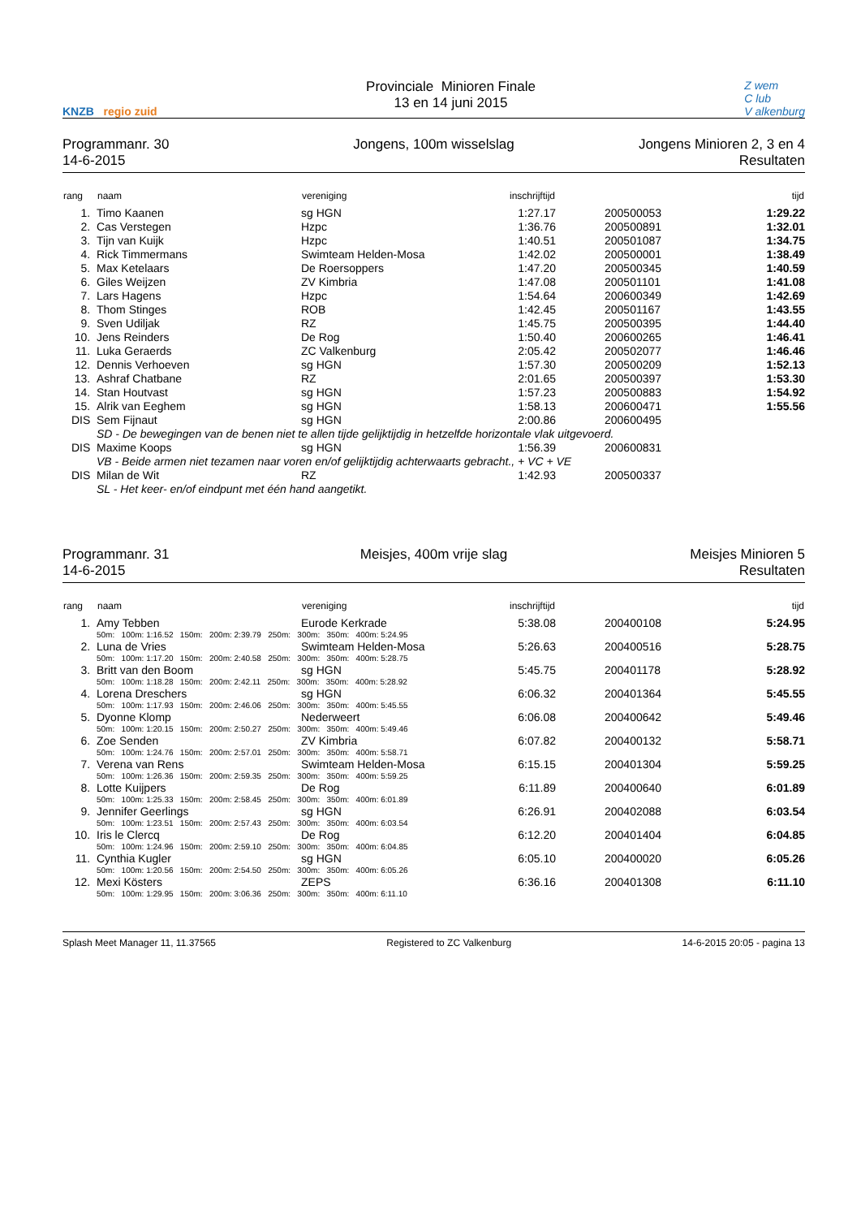KNZB regio zuid
Provinciale Minioren Finale
13 en 14 juni 2015
Z wem
C lub
V alkenburg
Programmanr. 30
14-6-2015
Jongens, 100m wisselslag Jongens Minioren 2, 3 en 4
Resultaten
| rang | naam | vereniging | inschrijftijd | | tijd |
| --- | --- | --- | --- | --- | --- |
| 1. | Timo Kaanen | sg HGN | 1:27.17 | 200500053 | 1:29.22 |
| 2. | Cas Verstegen | Hzpc | 1:36.76 | 200500891 | 1:32.01 |
| 3. | Tijn van Kuijk | Hzpc | 1:40.51 | 200501087 | 1:34.75 |
| 4. | Rick Timmermans | Swimteam Helden-Mosa | 1:42.02 | 200500001 | 1:38.49 |
| 5. | Max Ketelaars | De Roersoppers | 1:47.20 | 200500345 | 1:40.59 |
| 6. | Giles Weijzen | ZV Kimbria | 1:47.08 | 200501101 | 1:41.08 |
| 7. | Lars Hagens | Hzpc | 1:54.64 | 200600349 | 1:42.69 |
| 8. | Thom Stinges | ROB | 1:42.45 | 200501167 | 1:43.55 |
| 9. | Sven Udiljak | RZ | 1:45.75 | 200500395 | 1:44.40 |
| 10. | Jens Reinders | De Rog | 1:50.40 | 200600265 | 1:46.41 |
| 11. | Luka Geraerds | ZC Valkenburg | 2:05.42 | 200502077 | 1:46.46 |
| 12. | Dennis Verhoeven | sg HGN | 1:57.30 | 200500209 | 1:52.13 |
| 13. | Ashraf Chatbane | RZ | 2:01.65 | 200500397 | 1:53.30 |
| 14. | Stan Houtvast | sg HGN | 1:57.23 | 200500883 | 1:54.92 |
| 15. | Alrik van Eeghem | sg HGN | 1:58.13 | 200600471 | 1:55.56 |
| DIS | Sem Fijnaut | sg HGN | 2:00.86 | 200600495 | |
| | SD - De bewegingen van de benen niet te allen tijde gelijktijdig in hetzelfde horizontale vlak uitgevoerd. | | | | |
| DIS | Maxime Koops | sg HGN | 1:56.39 | 200600831 | |
| | VB - Beide armen niet tezamen naar voren en/of gelijktijdig achterwaarts gebracht., + VC + VE | | | | |
| DIS | Milan de Wit | RZ | 1:42.93 | 200500337 | |
| | SL - Het keer- en/of eindpunt met één hand aangetikt. | | | | |
Programmanr. 31
14-6-2015
Meisjes, 400m vrije slag Meisjes Minioren 5
Resultaten
| rang | naam | vereniging | inschrijftijd | | tijd |
| --- | --- | --- | --- | --- | --- |
| 1. | Amy Tebben | Eurode Kerkrade | 5:38.08 | 200400108 | 5:24.95 |
| | 50m: 100m: 1:16.52 150m: 200m: 2:39.79 250m: 300m: 350m: 400m: 5:24.95 | | | | |
| 2. | Luna de Vries | Swimteam Helden-Mosa | 5:26.63 | 200400516 | 5:28.75 |
| | 50m: 100m: 1:17.20 150m: 200m: 2:40.58 250m: 300m: 350m: 400m: 5:28.75 | | | | |
| 3. | Britt van den Boom | sg HGN | 5:45.75 | 200401178 | 5:28.92 |
| | 50m: 100m: 1:18.28 150m: 200m: 2:42.11 250m: 300m: 350m: 400m: 5:28.92 | | | | |
| 4. | Lorena Dreschers | sg HGN | 6:06.32 | 200401364 | 5:45.55 |
| | 50m: 100m: 1:17.93 150m: 200m: 2:46.06 250m: 300m: 350m: 400m: 5:45.55 | | | | |
| 5. | Dyonne Klomp | Nederweert | 6:06.08 | 200400642 | 5:49.46 |
| | 50m: 100m: 1:20.15 150m: 200m: 2:50.27 250m: 300m: 350m: 400m: 5:49.46 | | | | |
| 6. | Zoe Senden | ZV Kimbria | 6:07.82 | 200400132 | 5:58.71 |
| | 50m: 100m: 1:24.76 150m: 200m: 2:57.01 250m: 300m: 350m: 400m: 5:58.71 | | | | |
| 7. | Verena van Rens | Swimteam Helden-Mosa | 6:15.15 | 200401304 | 5:59.25 |
| | 50m: 100m: 1:26.36 150m: 200m: 2:59.35 250m: 300m: 350m: 400m: 5:59.25 | | | | |
| 8. | Lotte Kuijpers | De Rog | 6:11.89 | 200400640 | 6:01.89 |
| | 50m: 100m: 1:25.33 150m: 200m: 2:58.45 250m: 300m: 350m: 400m: 6:01.89 | | | | |
| 9. | Jennifer Geerlings | sg HGN | 6:26.91 | 200402088 | 6:03.54 |
| | 50m: 100m: 1:23.51 150m: 200m: 2:57.43 250m: 300m: 350m: 400m: 6:03.54 | | | | |
| 10. | Iris le Clercq | De Rog | 6:12.20 | 200401404 | 6:04.85 |
| | 50m: 100m: 1:24.96 150m: 200m: 2:59.10 250m: 300m: 350m: 400m: 6:04.85 | | | | |
| 11. | Cynthia Kugler | sg HGN | 6:05.10 | 200400020 | 6:05.26 |
| | 50m: 100m: 1:20.56 150m: 200m: 2:54.50 250m: 300m: 350m: 400m: 6:05.26 | | | | |
| 12. | Mexi Kösters | ZEPS | 6:36.16 | 200401308 | 6:11.10 |
| | 50m: 100m: 1:29.95 150m: 200m: 3:06.36 250m: 300m: 350m: 400m: 6:11.10 | | | | |
Splash Meet Manager 11, 11.37565 Registered to ZC Valkenburg 14-6-2015 20:05 - pagina 13